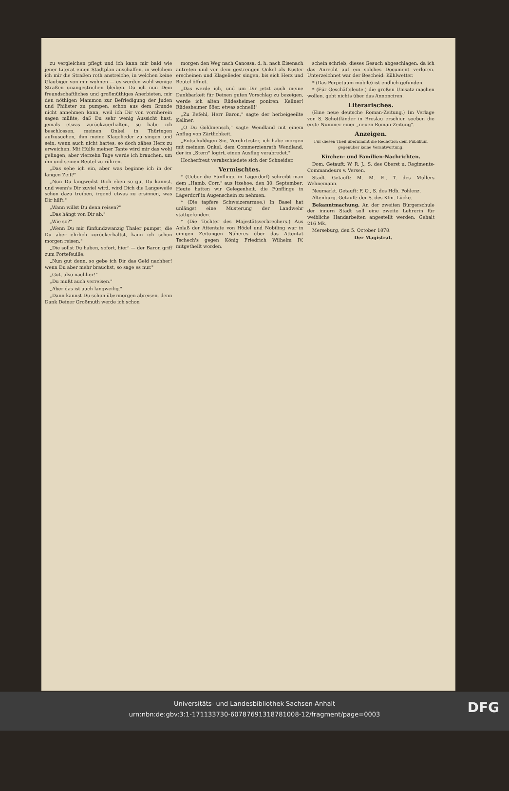zu vergleichen pflegt und ich kann mir bald wie jener Literat einen Stadtplan anschaffen, in welchem ich mir die Straßen roth anstreiche, in welchen keine Gläubiger von mir wohnen — es werden wohl wenige Straßen unangestrichen bleiben. Da ich nun Dein freundschaftliches und großmüthiges Anerbieten, mir den nöthigen Mammon zur Befriedigung der Juden und Philister zu pumpen, schon aus dem Grunde nicht annehmen kann, weil ich Dir von vornherein sagen müßte, daß Du sehr wenig Aussicht hast, jemals etwas zurückzuerhalten, so habe ich beschlossen, meinen Onkel in Thüringen aufzusuchen, ihm meine Klagelieder zu singen und sein, wenn auch nicht hartes, so doch zähes Herz zu erweichen. Mit Hülfe meiner Tante wird mir das wohl gelingen, aber vierzehn Tage werde ich brauchen, um ihn und seinen Beutel zu rühren.
„Das sehe ich ein, aber was beginne ich in der langen Zeit?"
„Nun Du langweilst Dich eben so gut Du kannst, und wenn's Dir zuviel wird, wird Dich die Langeweile schon dazu treiben, irgend etwas zu ersinnen, was Dir hilft."
„Wann willst Du denn reisen?"
„Das hängt von Dir ab."
„Wie so?"
„Wenn Du mir fünfundzwanzig Thaler pumpst, die Du aber ehrlich zurückerhältst, kann ich schon morgen reisen."
„Die sollst Du haben, sofort, hier" — der Baron griff zum Portefeuille.
„Nun gut denn, so gebe ich Dir das Geld nachher! wenn Du aber mehr brauchst, so sage es nur."
„Gut, also nachher!"
„Du mußt auch verreisen."
„Aber das ist auch langweilig."
„Dann kannst Du schon übermorgen abreisen, denn Dank Deiner Großmuth werde ich schon
morgen den Weg nach Canossa, d. h. nach Eisenach antreten und vor dem gestrengen Onkel als Küster erscheinen und Klagelieder singen, bis sich Herz und Beutel öffnet.
„Das werde ich, und um Dir jetzt auch meine Dankbarkeit für Deinen guten Vorschlag zu bezeigen, werde ich alten Rüdesheimer poniren. Kellner! Rüdesheimer 68er, etwas schnell!"
„Zu Befehl, Herr Baron," sagte der herbeigeeilte Kellner.
„O Du Goldmensch," sagte Wendland mit einem Anflug von Zärtlichkeit.
„Entschuldigen Sie, Verehrtester, ich habe morgen mit meinem Onkel, dem Commerzienrath Wendland, der im „Stern" logirt, einen Ausflug verabredet."
Hocherfreut verabschiedete sich der Schneider.
Vermischtes.
* (Ueber die Fünflinge in Lägerdorf) schreibt man dem „Hamb. Corr." aus Itzehoe, den 30. September: Heute hatten wir Gelegenheit, die Fünflinge in Lägerdorf in Augenschein zu nehmen.
* (Die tapfere Schweizerarmee.) In Basel hat unlängst eine Musterung der Landwehr stattgefunden.
* (Die Tochter des Majestätsverbrechers.) Aus Anlaß der Attentate von Hödel und Nobiling war in einigen Zeitungen Näheres über das Attentat Tschech's gegen König Friedrich Wilhelm IV. mitgetheilt worden.
schein schrieb, dieses Gesuch abgeschlagen: da ich das Anrecht auf ein solches Document verloren. Unterzeichnet war der Bescheid: Kühlwetter.
* (Das Perpetuum mobile) ist endlich gefunden.
* (Für Geschäftsleute.) die großen Umsatz machen wollen, geht nichts über das Annonciren.
Literarisches.
(Eine neue deutsche Roman-Zeitung.) Im Verlage von S. Schottländer in Breslau erschien soeben die erste Nummer einer „neuen Roman-Zeitung".
Anzeigen.
Für diesen Theil übernimmt die Redaction dem Publikum gegenüber keine Verantwortung.
Kirchen- und Familien-Nachrichten.
Dom. Getauft: W. R. J., S. des Oberst u. Regiments-Commandeurs v. Versen.
Stadt. Getauft: M. M. E., T. des Müllers Wehnemann.
Neumarkt. Getauft: F. O., S. des Hdb. Pohlenz.
Altenburg. Getauft: der S. des Kfm. Lücke.
Bekanntmachung. An der zweiten Bürgerschule der innern Stadt soll eine zweite Lehrerin für weibliche Handarbeiten angestellt werden. Gehalt 216 Mk.
Merseburg, den 5. October 1878.
Der Magistrat.
Universitäts- und Landesbibliothek Sachsen-Anhalt
urn:nbn:de:gbv:3:1-171133730-60787691318781008-12/fragment/page=0003
DFG